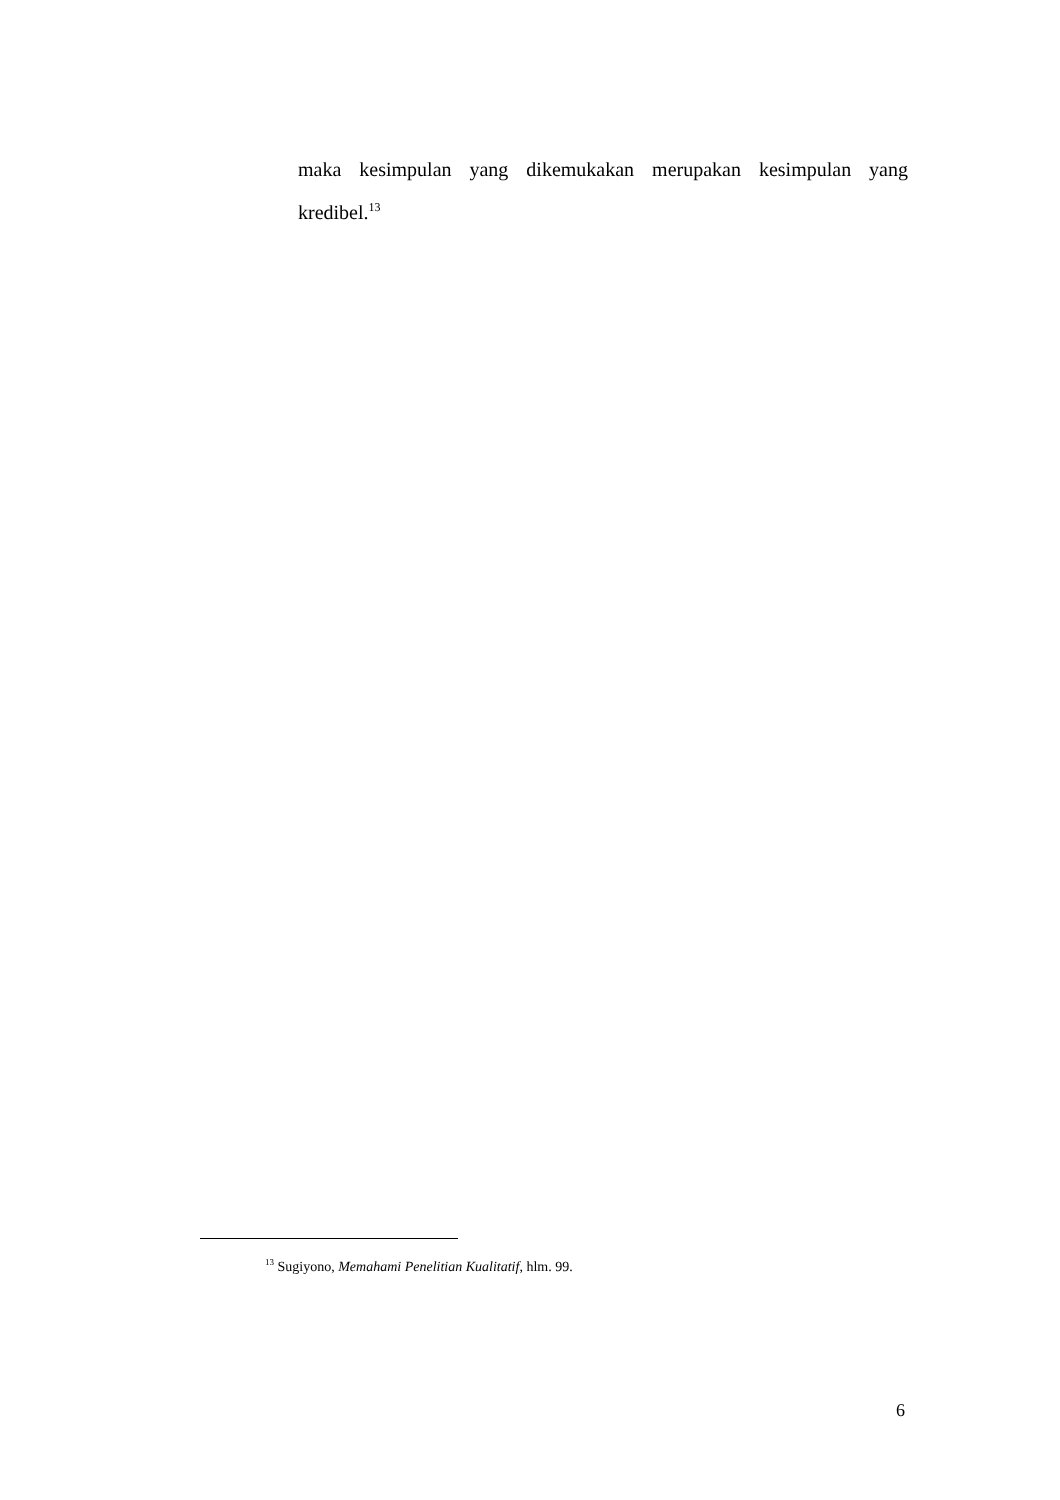maka kesimpulan yang dikemukakan merupakan kesimpulan yang kredibel.<sup>13</sup>
<sup>13</sup> Sugiyono, Memahami Penelitian Kualitatif, hlm. 99.
6